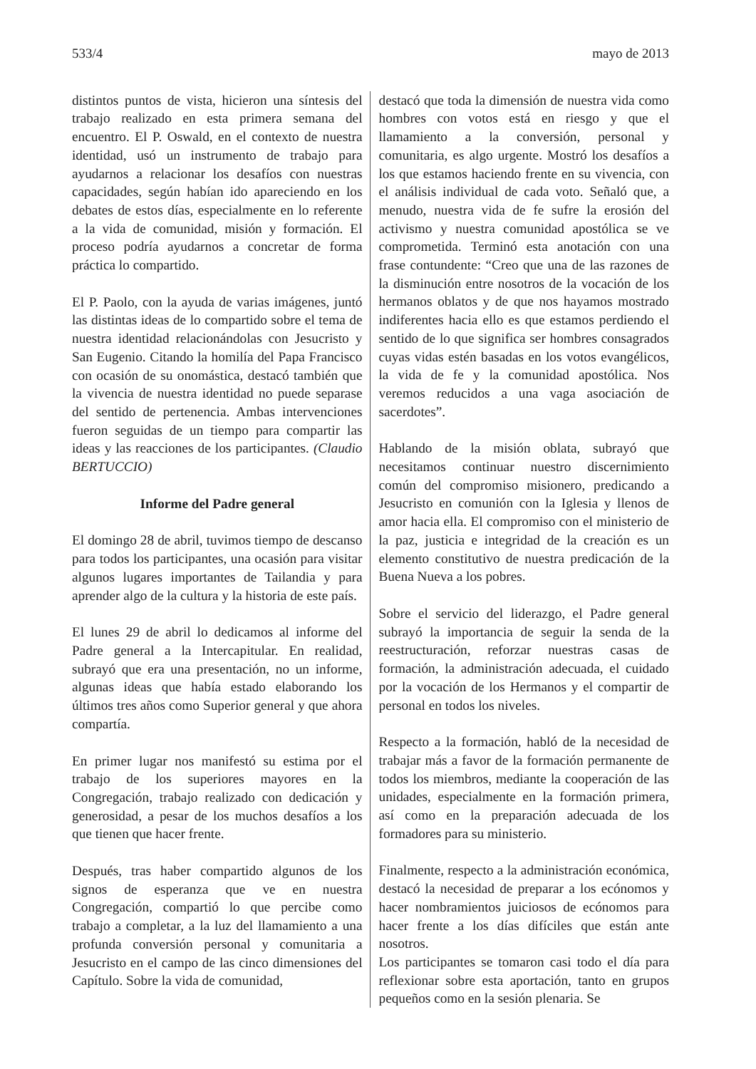533/4 mayo de 2013
distintos puntos de vista, hicieron una síntesis del trabajo realizado en esta primera semana del encuentro. El P. Oswald, en el contexto de nuestra identidad, usó un instrumento de trabajo para ayudarnos a relacionar los desafíos con nuestras capacidades, según habían ido apareciendo en los debates de estos días, especialmente en lo referente a la vida de comunidad, misión y formación. El proceso podría ayudarnos a concretar de forma práctica lo compartido.
El P. Paolo, con la ayuda de varias imágenes, juntó las distintas ideas de lo compartido sobre el tema de nuestra identidad relacionándolas con Jesucristo y San Eugenio. Citando la homilía del Papa Francisco con ocasión de su onomástica, destacó también que la vivencia de nuestra identidad no puede separase del sentido de pertenencia. Ambas intervenciones fueron seguidas de un tiempo para compartir las ideas y las reacciones de los participantes. (Claudio BERTUCCIO)
Informe del Padre general
El domingo 28 de abril, tuvimos tiempo de descanso para todos los participantes, una ocasión para visitar algunos lugares importantes de Tailandia y para aprender algo de la cultura y la historia de este país.
El lunes 29 de abril lo dedicamos al informe del Padre general a la Intercapitular. En realidad, subrayó que era una presentación, no un informe, algunas ideas que había estado elaborando los últimos tres años como Superior general y que ahora compartía.
En primer lugar nos manifestó su estima por el trabajo de los superiores mayores en la Congregación, trabajo realizado con dedicación y generosidad, a pesar de los muchos desafíos a los que tienen que hacer frente.
Después, tras haber compartido algunos de los signos de esperanza que ve en nuestra Congregación, compartió lo que percibe como trabajo a completar, a la luz del llamamiento a una profunda conversión personal y comunitaria a Jesucristo en el campo de las cinco dimensiones del Capítulo. Sobre la vida de comunidad,
destacó que toda la dimensión de nuestra vida como hombres con votos está en riesgo y que el llamamiento a la conversión, personal y comunitaria, es algo urgente. Mostró los desafíos a los que estamos haciendo frente en su vivencia, con el análisis individual de cada voto. Señaló que, a menudo, nuestra vida de fe sufre la erosión del activismo y nuestra comunidad apostólica se ve comprometida. Terminó esta anotación con una frase contundente: “Creo que una de las razones de la disminución entre nosotros de la vocación de los hermanos oblatos y de que nos hayamos mostrado indiferentes hacia ello es que estamos perdiendo el sentido de lo que significa ser hombres consagrados cuyas vidas estén basadas en los votos evangélicos, la vida de fe y la comunidad apostólica. Nos veremos reducidos a una vaga asociación de sacerdotes”.
Hablando de la misión oblata, subrayó que necesitamos continuar nuestro discernimiento común del compromiso misionero, predicando a Jesucristo en comunión con la Iglesia y llenos de amor hacia ella. El compromiso con el ministerio de la paz, justicia e integridad de la creación es un elemento constitutivo de nuestra predicación de la Buena Nueva a los pobres.
Sobre el servicio del liderazgo, el Padre general subrayó la importancia de seguir la senda de la reestructuración, reforzar nuestras casas de formación, la administración adecuada, el cuidado por la vocación de los Hermanos y el compartir de personal en todos los niveles.
Respecto a la formación, habló de la necesidad de trabajar más a favor de la formación permanente de todos los miembros, mediante la cooperación de las unidades, especialmente en la formación primera, así como en la preparación adecuada de los formadores para su ministerio.
Finalmente, respecto a la administración económica, destacó la necesidad de preparar a los ecónomos y hacer nombramientos juiciosos de ecónomos para hacer frente a los días difíciles que están ante nosotros.
Los participantes se tomaron casi todo el día para reflexionar sobre esta aportación, tanto en grupos pequeños como en la sesión plenaria. Se